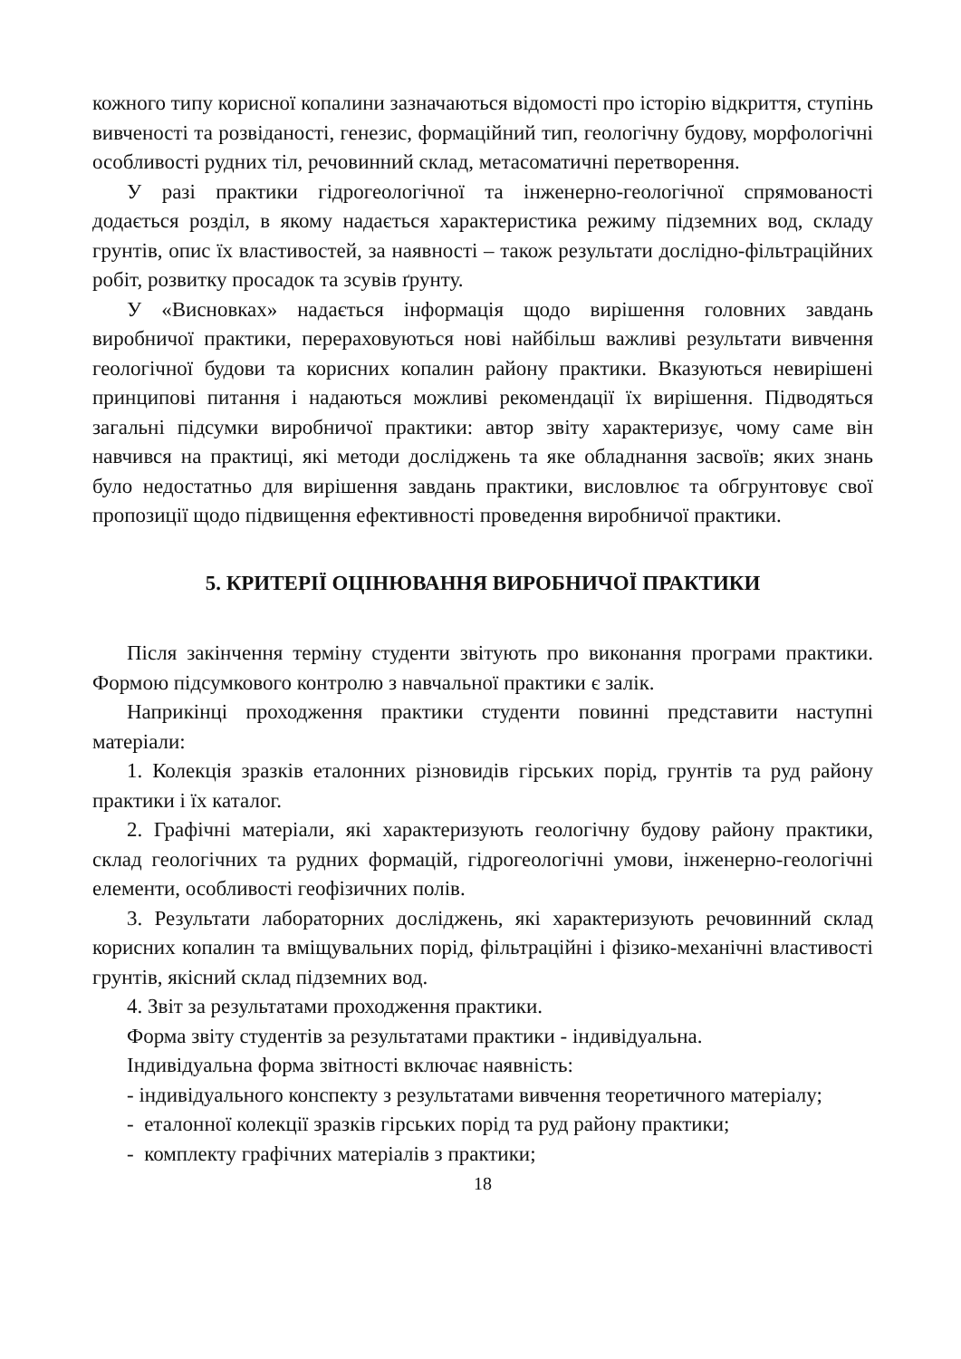кожного типу корисної копалини зазначаються відомості про історію відкриття, ступінь вивченості та розвіданості, генезис, формаційний тип, геологічну будову, морфологічні особливості рудних тіл, речовинний склад, метасоматичні перетворення.
У разі практики гідрогеологічної та інженерно-геологічної спрямованості додається розділ, в якому надається характеристика режиму підземних вод, складу грунтів, опис їх властивостей, за наявності – також результати дослідно-фільтраційних робіт, розвитку просадок та зсувів ґрунту.
У «Висновках» надається інформація щодо вирішення головних завдань виробничої практики, перераховуються нові найбільш важливі результати вивчення геологічної будови та корисних копалин району практики. Вказуються невирішені принципові питання і надаються можливі рекомендації їх вирішення. Підводяться загальні підсумки виробничої практики: автор звіту характеризує, чому саме він навчився на практиці, які методи досліджень та яке обладнання засвоїв; яких знань було недостатньо для вирішення завдань практики, висловлює та обгрунтовує свої пропозиції щодо підвищення ефективності проведення виробничої практики.
5. КРИТЕРІЇ ОЦІНЮВАННЯ ВИРОБНИЧОЇ ПРАКТИКИ
Після закінчення терміну студенти звітують про виконання програми практики. Формою підсумкового контролю з навчальної практики є залік.
Наприкінці проходження практики студенти повинні представити наступні матеріали:
1. Колекція зразків еталонних різновидів гірських порід, грунтів та руд району практики і їх каталог.
2. Графічні матеріали, які характеризують геологічну будову району практики, склад геологічних та рудних формацій, гідрогеологічні умови, інженерно-геологічні елементи, особливості геофізичних полів.
3. Результати лабораторних досліджень, які характеризують речовинний склад корисних копалин та вміщувальних порід, фільтраційні і фізико-механічні властивості грунтів, якісний склад підземних вод.
4. Звіт за результатами проходження практики.
Форма звіту студентів за результатами практики - індивідуальна.
Індивідуальна форма звітності включає наявність:
- індивідуального конспекту з результатами вивчення теоретичного матеріалу;
- еталонної колекції зразків гірських порід та руд району практики;
- комплекту графічних матеріалів з практики;
18